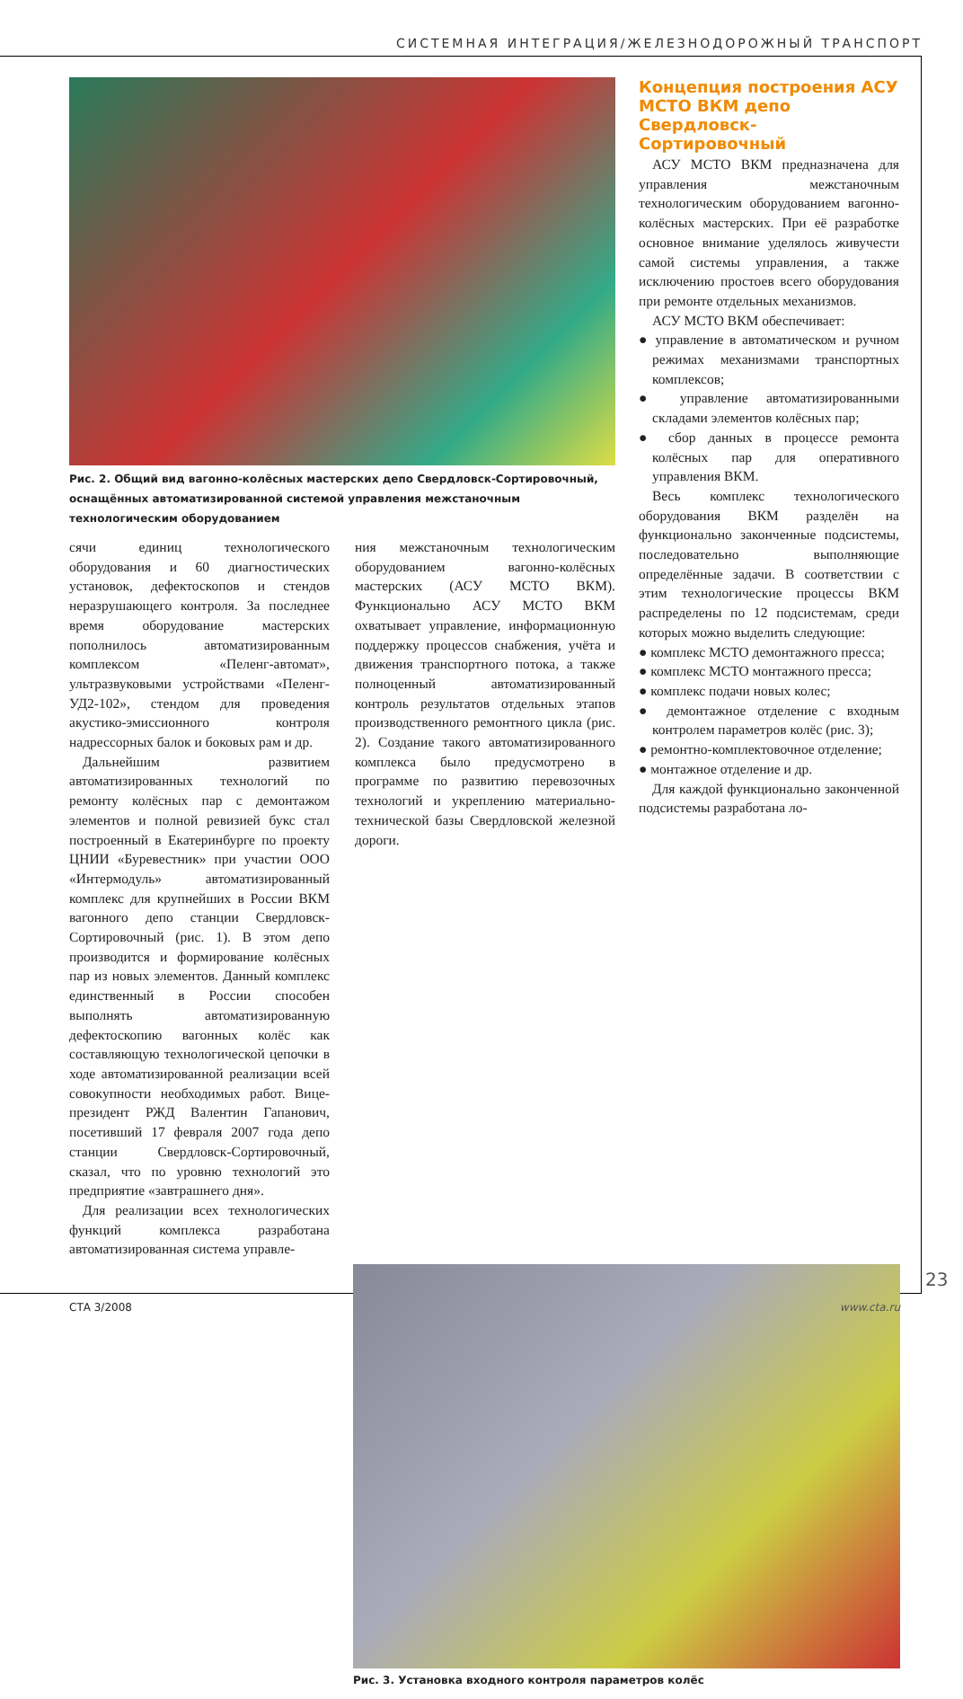СИСТЕМНАЯ ИНТЕГРАЦИЯ/ЖЕЛЕЗНОДОРОЖНЫЙ ТРАНСПОРТ
Рис. 2. Общий вид вагонно-колёсных мастерских депо Свердловск-Сортировочный, оснащённых автоматизированной системой управления межстаночным технологическим оборудованием
сячи единиц технологического оборудования и 60 диагностических установок, дефектоскопов и стендов неразрушающего контроля. За последнее время оборудование мастерских пополнилось автоматизированным комплексом «Пеленг-автомат», ультразвуковыми устройствами «Пеленг-УД2-102», стендом для проведения акустико-эмиссионного контроля надрессорных балок и боковых рам и др.
Дальнейшим развитием автоматизированных технологий по ремонту колёсных пар с демонтажом элементов и полной ревизией букс стал построенный в Екатеринбурге по проекту ЦНИИ «Буревестник» при участии ООО «Интермодуль» автоматизированный комплекс для крупнейших в России ВКМ вагонного депо станции Свердловск-Сортировочный (рис. 1). В этом депо производится и формирование колёсных пар из новых элементов. Данный комплекс единственный в России способен выполнять автоматизированную дефектоскопию вагонных колёс как составляющую технологической цепочки в ходе автоматизированной реализации всей совокупности необходимых работ. Вице-президент РЖД Валентин Гапанович, посетивший 17 февраля 2007 года депо станции Свердловск-Сортировочный, сказал, что по уровню технологий это предприятие «завтрашнего дня».
Для реализации всех технологических функций комплекса разработана автоматизированная система управле-
ния межстаночным технологическим оборудованием вагонно-колёсных мастерских (АСУ МСТО ВКМ). Функционально АСУ МСТО ВКМ охватывает управление, информационную поддержку процессов снабжения, учёта и движения транспортного потока, а также полноценный автоматизированный контроль результатов отдельных этапов производственного ремонтного цикла (рис. 2). Создание такого автоматизированного комплекса было предусмотрено в программе по развитию перевозочных технологий и укреплению материально-технической базы Свердловской железной дороги.
Концепция построения АСУ МСТО ВКМ депо Свердловск-Сортировочный
АСУ МСТО ВКМ предназначена для управления межстаночным технологическим оборудованием вагонно-колёсных мастерских. При её разработке основное внимание уделялось живучести самой системы управления, а также исключению простоев всего оборудования при ремонте отдельных механизмов.
АСУ МСТО ВКМ обеспечивает:
● управление в автоматическом и ручном режимах механизмами транспортных комплексов;
● управление автоматизированными складами элементов колёсных пар;
● сбор данных в процессе ремонта колёсных пар для оперативного управления ВКМ.
Весь комплекс технологического оборудования ВКМ разделён на функционально законченные подсистемы, последовательно выполняющие определённые задачи. В соответствии с этим технологические процессы ВКМ распределены по 12 подсистемам, среди которых можно выделить следующие:
● комплекс МСТО демонтажного пресса;
● комплекс МСТО монтажного пресса;
● комплекс подачи новых колес;
● демонтажное отделение с входным контролем параметров колёс (рис. 3);
● ремонтно-комплектовочное отделение;
● монтажное отделение и др.
Для каждой функционально законченной подсистемы разработана ло-
Рис. 3. Установка входного контроля параметров колёс
23
СТА 3/2008 www.cta.ru